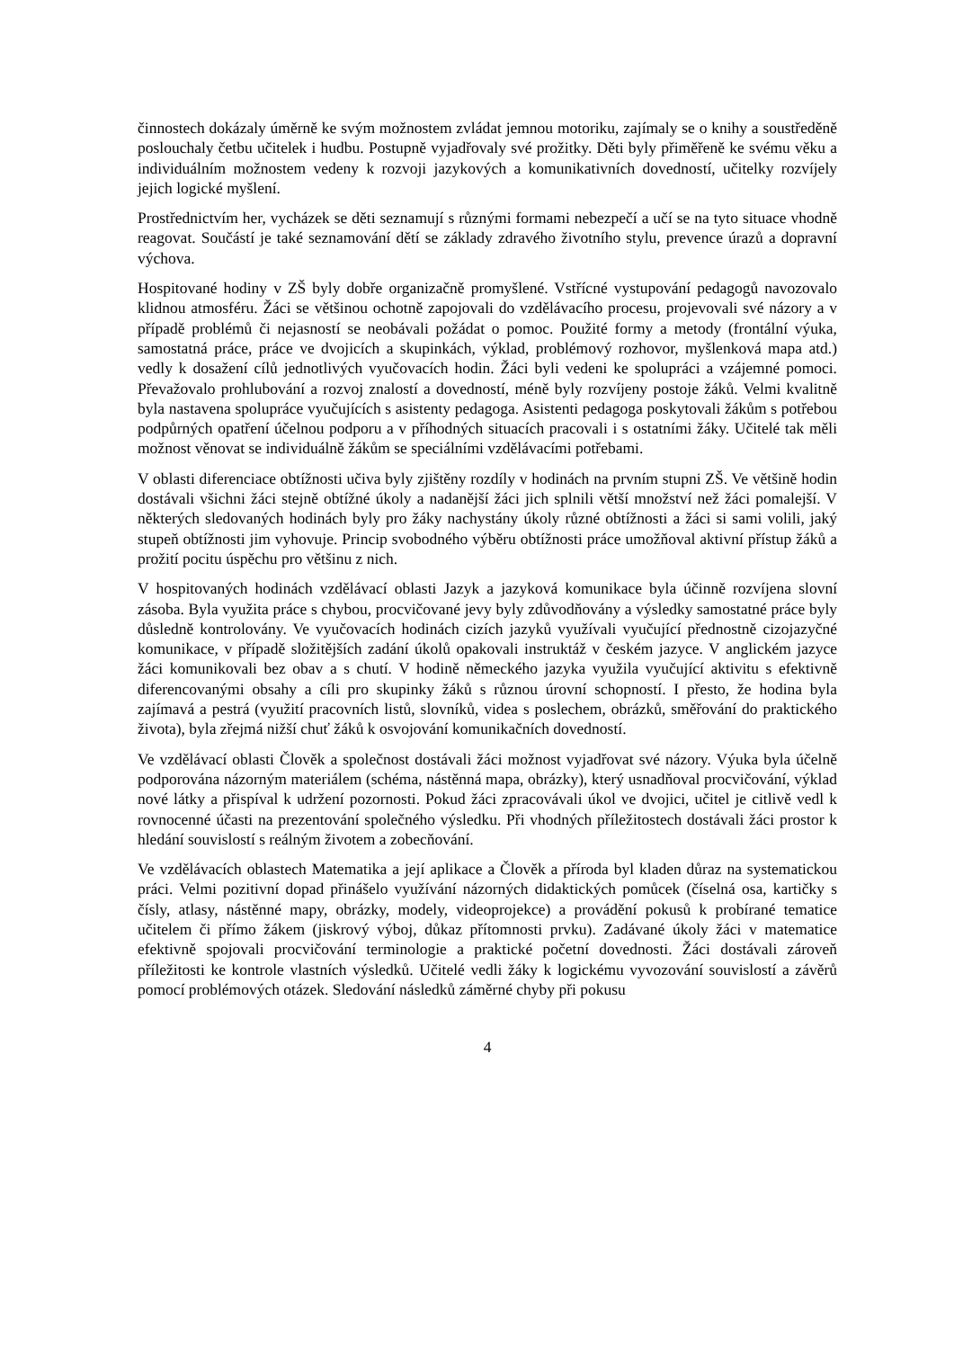činnostech dokázaly úměrně ke svým možnostem zvládat jemnou motoriku, zajímaly se o knihy a soustředěně poslouchaly četbu učitelek i hudbu. Postupně vyjadřovaly své prožitky. Děti byly přiměřeně ke svému věku a individuálním možnostem vedeny k rozvoji jazykových a komunikativních dovedností, učitelky rozvíjely jejich logické myšlení.
Prostřednictvím her, vycházek se děti seznamují s různými formami nebezpečí a učí se na tyto situace vhodně reagovat. Součástí je také seznamování dětí se základy zdravého životního stylu, prevence úrazů a dopravní výchova.
Hospitované hodiny v ZŠ byly dobře organizačně promyšlené. Vstřícné vystupování pedagogů navozovalo klidnou atmosféru. Žáci se většinou ochotně zapojovali do vzdělávacího procesu, projevovali své názory a v případě problémů či nejasností se neobávali požádat o pomoc. Použité formy a metody (frontální výuka, samostatná práce, práce ve dvojicích a skupinkách, výklad, problémový rozhovor, myšlenková mapa atd.) vedly k dosažení cílů jednotlivých vyučovacích hodin. Žáci byli vedeni ke spolupráci a vzájemné pomoci. Převažovalo prohlubování a rozvoj znalostí a dovedností, méně byly rozvíjeny postoje žáků. Velmi kvalitně byla nastavena spolupráce vyučujících s asistenty pedagoga. Asistenti pedagoga poskytovali žákům s potřebou podpůrných opatření účelnou podporu a v příhodných situacích pracovali i s ostatními žáky. Učitelé tak měli možnost věnovat se individuálně žákům se speciálními vzdělávacími potřebami.
V oblasti diferenciace obtížnosti učiva byly zjištěny rozdíly v hodinách na prvním stupni ZŠ. Ve většině hodin dostávali všichni žáci stejně obtížné úkoly a nadanější žáci jich splnili větší množství než žáci pomalejší. V některých sledovaných hodinách byly pro žáky nachystány úkoly různé obtížnosti a žáci si sami volili, jaký stupeň obtížnosti jim vyhovuje. Princip svobodného výběru obtížnosti práce umožňoval aktivní přístup žáků a prožití pocitu úspěchu pro většinu z nich.
V hospitovaných hodinách vzdělávací oblasti Jazyk a jazyková komunikace byla účinně rozvíjena slovní zásoba. Byla využita práce s chybou, procvičované jevy byly zdůvodňovány a výsledky samostatné práce byly důsledně kontrolovány. Ve vyučovacích hodinách cizích jazyků využívali vyučující přednostně cizojazyčné komunikace, v případě složitějších zadání úkolů opakovali instruktáž v českém jazyce. V anglickém jazyce žáci komunikovali bez obav a s chutí. V hodině německého jazyka využila vyučující aktivitu s efektivně diferencovanými obsahy a cíli pro skupinky žáků s různou úrovní schopností. I přesto, že hodina byla zajímavá a pestrá (využití pracovních listů, slovníků, videa s poslechem, obrázků, směřování do praktického života), byla zřejmá nižší chuť žáků k osvojování komunikačních dovedností.
Ve vzdělávací oblasti Člověk a společnost dostávali žáci možnost vyjadřovat své názory. Výuka byla účelně podporována názorným materiálem (schéma, nástěnná mapa, obrázky), který usnadňoval procvičování, výklad nové látky a přispíval k udržení pozornosti. Pokud žáci zpracovávali úkol ve dvojici, učitel je citlivě vedl k rovnocenné účasti na prezentování společného výsledku. Při vhodných příležitostech dostávali žáci prostor k hledání souvislostí s reálným životem a zobecňování.
Ve vzdělávacích oblastech Matematika a její aplikace a Člověk a příroda byl kladen důraz na systematickou práci. Velmi pozitivní dopad přinášelo využívání názorných didaktických pomůcek (číselná osa, kartičky s čísly, atlasy, nástěnné mapy, obrázky, modely, videoprojekce) a provádění pokusů k probírané tematice učitelem či přímo žákem (jiskrový výboj, důkaz přítomnosti prvku). Zadávané úkoly žáci v matematice efektivně spojovali procvičování terminologie a praktické početní dovednosti. Žáci dostávali zároveň příležitosti ke kontrole vlastních výsledků. Učitelé vedli žáky k logickému vyvozování souvislostí a závěrů pomocí problémových otázek. Sledování následků záměrné chyby při pokusu
4